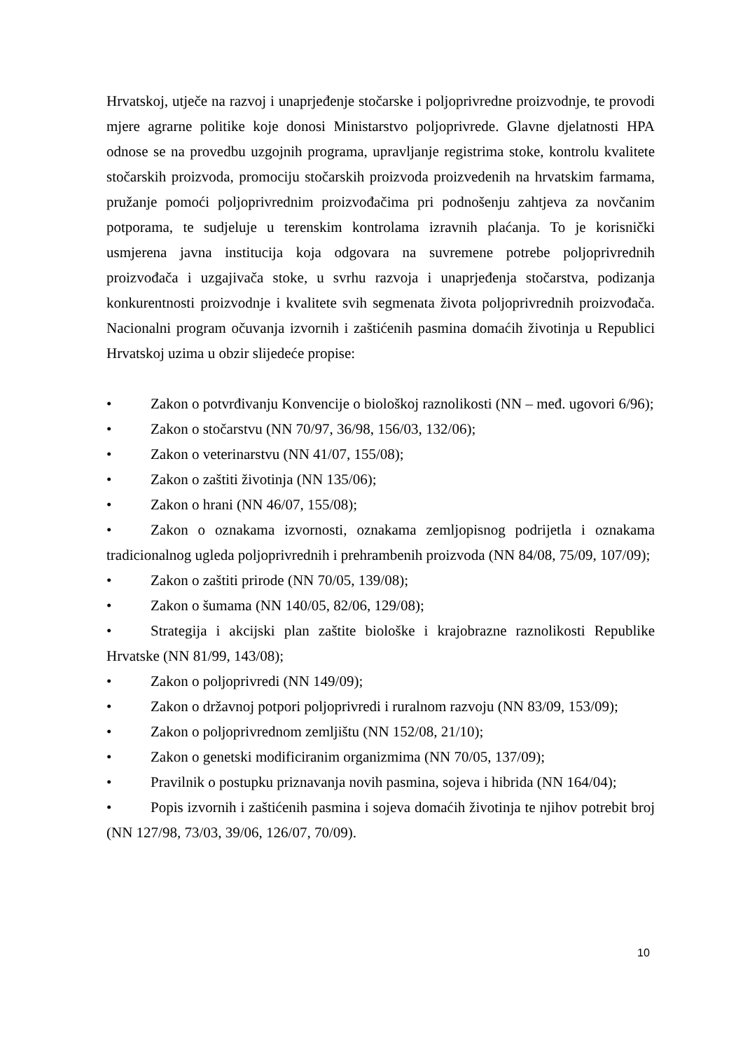Hrvatskoj, utječe na razvoj i unaprjeđenje stočarske i poljoprivredne proizvodnje, te provodi mjere agrarne politike koje donosi Ministarstvo poljoprivrede. Glavne djelatnosti HPA odnose se na provedbu uzgojnih programa, upravljanje registrima stoke, kontrolu kvalitete stočarskih proizvoda, promociju stočarskih proizvoda proizvedenih na hrvatskim farmama, pružanje pomoći poljoprivrednim proizvođačima pri podnošenju zahtjeva za novčanim potporama, te sudjeluje u terenskim kontrolama izravnih plaćanja. To je korisnički usmjerena javna institucija koja odgovara na suvremene potrebe poljoprivrednih proizvođača i uzgajivača stoke, u svrhu razvoja i unaprjeđenja stočarstva, podizanja konkurentnosti proizvodnje i kvalitete svih segmenata života poljoprivrednih proizvođača. Nacionalni program očuvanja izvornih i zaštićenih pasmina domaćih životinja u Republici Hrvatskoj uzima u obzir slijedeće propise:
• Zakon o potvrđivanju Konvencije o biološkoj raznolikosti (NN – međ. ugovori 6/96);
• Zakon o stočarstvu (NN 70/97, 36/98, 156/03, 132/06);
• Zakon o veterinarstvu (NN 41/07, 155/08);
• Zakon o zaštiti životinja (NN 135/06);
• Zakon o hrani (NN 46/07, 155/08);
• Zakon o oznakama izvornosti, oznakama zemljopisnog podrijetla i oznakama tradicionalnog ugleda poljoprivrednih i prehrambenih proizvoda (NN 84/08, 75/09, 107/09);
• Zakon o zaštiti prirode (NN 70/05, 139/08);
• Zakon o šumama (NN 140/05, 82/06, 129/08);
• Strategija i akcijski plan zaštite biološke i krajobrazne raznolikosti Republike Hrvatske (NN 81/99, 143/08);
• Zakon o poljoprivredi (NN 149/09);
• Zakon o državnoj potpori poljoprivredi i ruralnom razvoju (NN 83/09, 153/09);
• Zakon o poljoprivrednom zemljištu (NN 152/08, 21/10);
• Zakon o genetski modificiranim organizmima (NN 70/05, 137/09);
• Pravilnik o postupku priznavanja novih pasmina, sojeva i hibrida (NN 164/04);
• Popis izvornih i zaštićenih pasmina i sojeva domaćih životinja te njihov potrebit broj (NN 127/98, 73/03, 39/06, 126/07, 70/09).
10